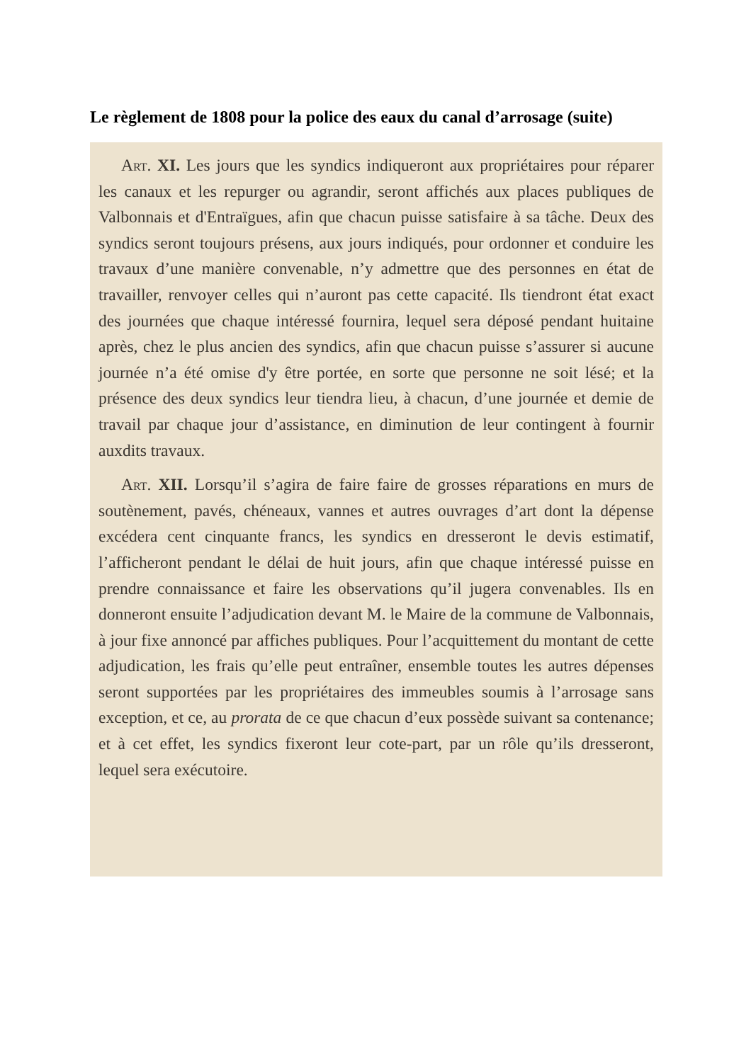Le règlement de 1808 pour la police des eaux du canal d’arrosage (suite)
Art. XI. Les jours que les syndics indiqueront aux propriétaires pour réparer les canaux et les repurger ou agrandir, seront affichés aux places publiques de Valbonnais et d'Entraïgues, afin que chacun puisse satisfaire à sa tâche. Deux des syndics seront toujours présens, aux jours indiqués, pour ordonner et conduire les travaux d’une manière convenable, n’y admettre que des personnes en état de travailler, renvoyer celles qui n’auront pas cette capacité. Ils tiendront état exact des journées que chaque intéressé fournira, lequel sera déposé pendant huitaine après, chez le plus ancien des syndics, afin que chacun puisse s’assurer si aucune journée n’a été omise d'y être portée, en sorte que personne ne soit lésé; et la présence des deux syndics leur tiendra lieu, à chacun, d’une journée et demie de travail par chaque jour d’assistance, en diminution de leur contingent à fournir auxdits travaux.
Art. XII. Lorsqu’il s’agira de faire faire de grosses réparations en murs de soutènement, pavés, chéneaux, vannes et autres ouvrages d’art dont la dépense excédera cent cinquante francs, les syndics en dresseront le devis estimatif, l’afficheront pendant le délai de huit jours, afin que chaque intéressé puisse en prendre connaissance et faire les observations qu’il jugera convenables. Ils en donneront ensuite l’adjudication devant M. le Maire de la commune de Valbonnais, à jour fixe annoncé par affiches publiques. Pour l’acquittement du montant de cette adjudication, les frais qu’elle peut entraîner, ensemble toutes les autres dépenses seront supportées par les propriétaires des immeubles soumis à l’arrosage sans exception, et ce, au prorata de ce que chacun d’eux possède suivant sa contenance; et à cet effet, les syndics fixeront leur cote-part, par un rôle qu’ils dresseront, lequel sera exécutoire.